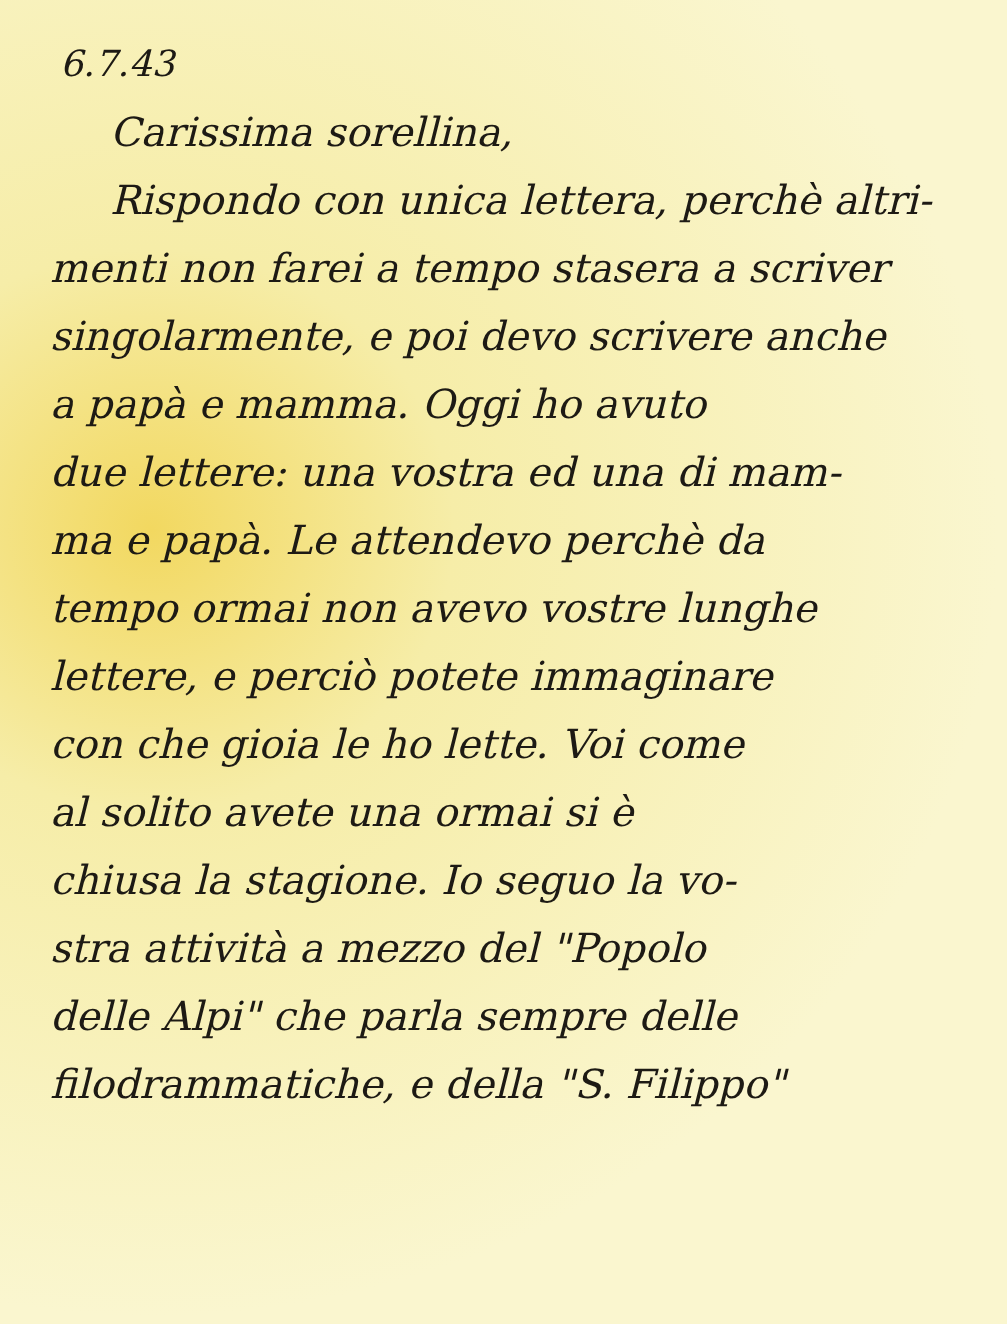6.7.43
Carissima sorellina,
Rispondo con unica lettera, perchè altri-
menti non farei a tempo stasera a scriver
singolarmente, e poi devo scrivere anche
a papà e mamma. Oggi ho avuto
due lettere: una vostra ed una di mam-
ma e papà. Le attendevo perchè da
tempo ormai non avevo vostre lunghe
lettere, e perciò potete immaginare
con che gioia le ho lette. Voi come
al solito avete una ormai si è
chiusa la stagione. Io seguo la vo-
stra attività a mezzo del "Popolo
delle Alpi" che parla sempre delle
filodrammatiche, e della "S. Filippo"